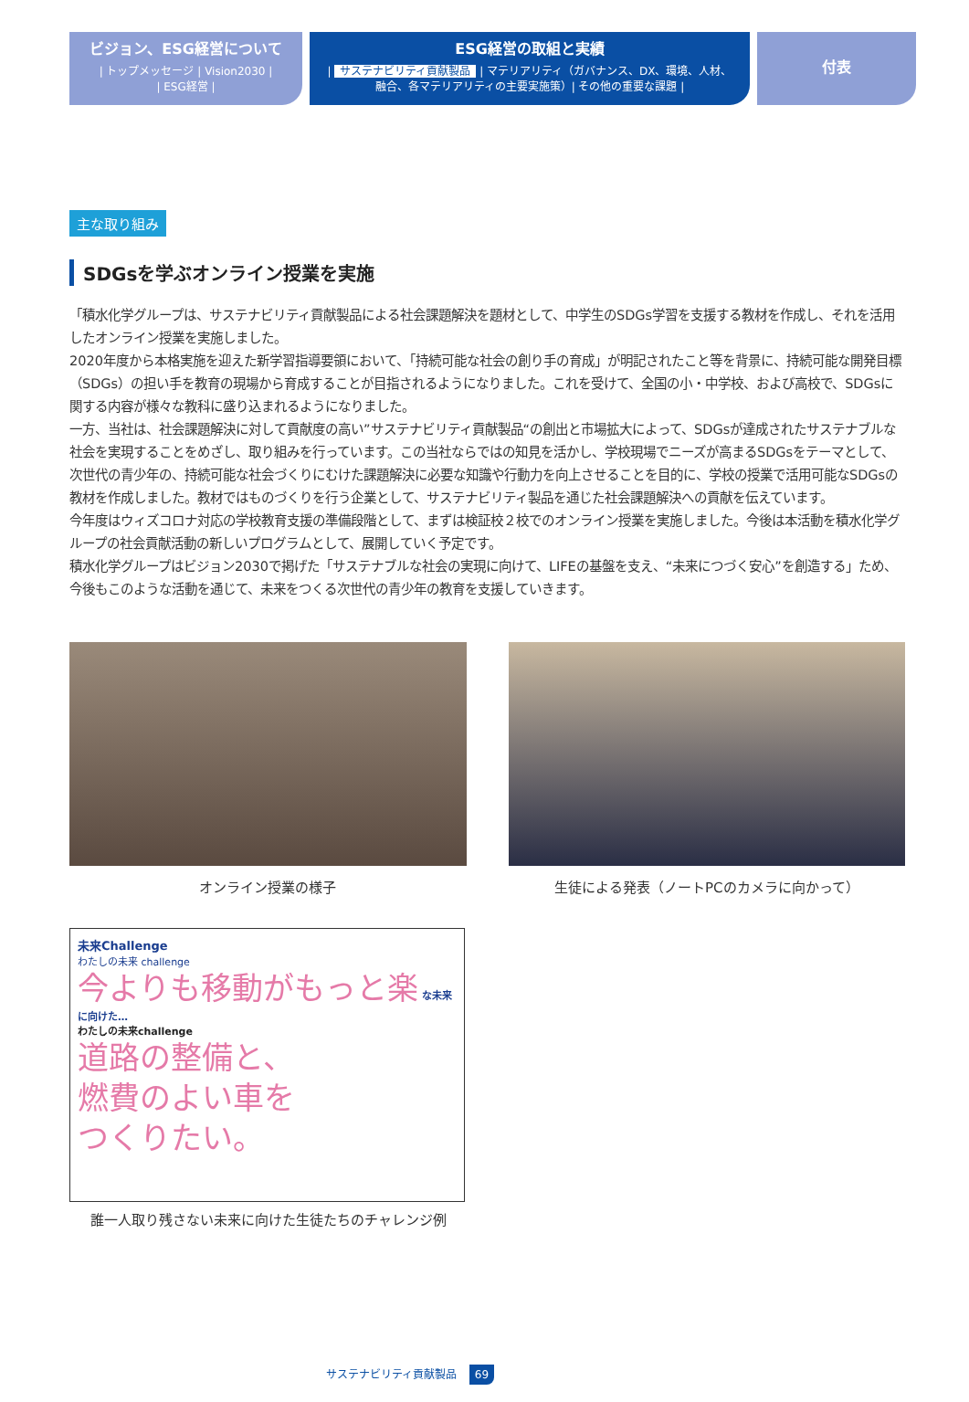ビジョン、ESG経営について
| トップメッセージ | Vision2030 |
| ESG経営 |
ESG経営の取組と実績
| サステナビリティ貢献製品 | マテリアリティ（ガバナンス、DX、環境、人材、
融合、各マテリアリティの主要実施策）| その他の重要な課題 |
付表
主な取り組み
SDGsを学ぶオンライン授業を実施
「積水化学グループは、サステナビリティ貢献製品による社会課題解決を題材として、中学生のSDGs学習を支援する教材を作成し、それを活用したオンライン授業を実施しました。
2020年度から本格実施を迎えた新学習指導要領において、「持続可能な社会の創り手の育成」が明記されたこと等を背景に、持続可能な開発目標（SDGs）の担い手を教育の現場から育成することが目指されるようになりました。これを受けて、全国の小・中学校、および高校で、SDGsに関する内容が様々な教科に盛り込まれるようになりました。
一方、当社は、社会課題解決に対して貢献度の高い”サステナビリティ貢献製品“の創出と市場拡大によって、SDGsが達成されたサステナブルな社会を実現することをめざし、取り組みを行っています。この当社ならではの知見を活かし、学校現場でニーズが高まるSDGsをテーマとして、次世代の青少年の、持続可能な社会づくりにむけた課題解決に必要な知識や行動力を向上させることを目的に、学校の授業で活用可能なSDGsの教材を作成しました。教材ではものづくりを行う企業として、サステナビリティ製品を通じた社会課題解決への貢献を伝えています。
今年度はウィズコロナ対応の学校教育支援の準備段階として、まずは検証校２校でのオンライン授業を実施しました。今後は本活動を積水化学グループの社会貢献活動の新しいプログラムとして、展開していく予定です。
積水化学グループはビジョン2030で掲げた「サステナブルな社会の実現に向けて、LIFEの基盤を支え、“未来につづく安心”を創造する」ため、今後もこのような活動を通じて、未来をつくる次世代の青少年の教育を支援していきます。
オンライン授業の様子 生徒による発表（ノートPCのカメラに向かって）
未来Challenge
わたしの未来 challenge
今よりも移動がもっと楽 な未来に向けた…
わたしの未来challenge
道路の整備と、
燃費のよい車を
つくりたい。
誰一人取り残さない未来に向けた生徒たちのチャレンジ例
サステナビリティ貢献製品 69